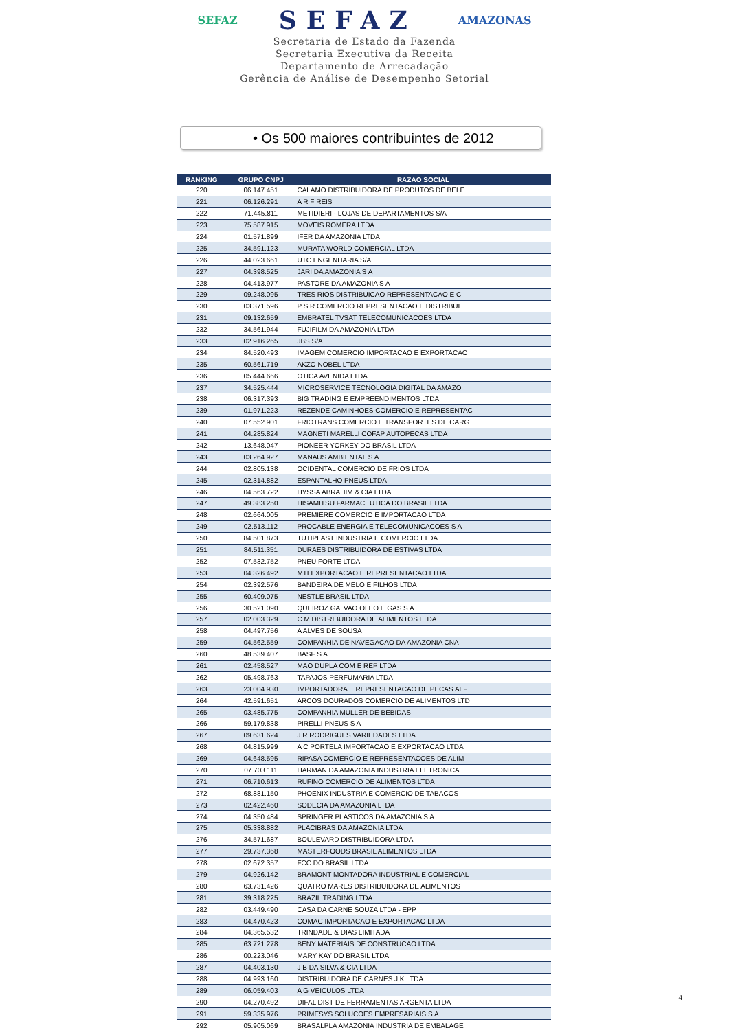SEFAZ SEFAZ AMAZONAS
Secretaria de Estado da Fazenda
Secretaria Executiva da Receita
Departamento de Arrecadação
Gerência de Análise de Desempenho Setorial
• Os 500 maiores contribuintes de 2012
| RANKING | GRUPO CNPJ | RAZAO SOCIAL |
| --- | --- | --- |
| 220 | 06.147.451 | CALAMO DISTRIBUIDORA DE PRODUTOS DE BELE |
| 221 | 06.126.291 | A R F REIS |
| 222 | 71.445.811 | METIDIERI - LOJAS DE DEPARTAMENTOS S/A |
| 223 | 75.587.915 | MOVEIS ROMERA LTDA |
| 224 | 01.571.899 | IFER DA AMAZONIA LTDA |
| 225 | 34.591.123 | MURATA WORLD COMERCIAL LTDA |
| 226 | 44.023.661 | UTC ENGENHARIA S/A |
| 227 | 04.398.525 | JARI DA AMAZONIA S A |
| 228 | 04.413.977 | PASTORE DA AMAZONIA S A |
| 229 | 09.248.095 | TRES RIOS DISTRIBUICAO REPRESENTACAO E C |
| 230 | 03.371.596 | P S R COMERCIO REPRESENTACAO E DISTRIBUI |
| 231 | 09.132.659 | EMBRATEL TVSAT TELECOMUNICACOES LTDA |
| 232 | 34.561.944 | FUJIFILM DA AMAZONIA LTDA |
| 233 | 02.916.265 | JBS S/A |
| 234 | 84.520.493 | IMAGEM COMERCIO IMPORTACAO E EXPORTACAO |
| 235 | 60.561.719 | AKZO NOBEL LTDA |
| 236 | 05.444.666 | OTICA AVENIDA LTDA |
| 237 | 34.525.444 | MICROSERVICE TECNOLOGIA DIGITAL DA AMAZO |
| 238 | 06.317.393 | BIG TRADING E EMPREENDIMENTOS LTDA |
| 239 | 01.971.223 | REZENDE CAMINHOES COMERCIO E REPRESENTAC |
| 240 | 07.552.901 | FRIOTRANS COMERCIO E TRANSPORTES DE CARG |
| 241 | 04.285.824 | MAGNETI MARELLI COFAP AUTOPECAS LTDA |
| 242 | 13.648.047 | PIONEER YORKEY DO BRASIL LTDA |
| 243 | 03.264.927 | MANAUS AMBIENTAL S A |
| 244 | 02.805.138 | OCIDENTAL COMERCIO DE FRIOS LTDA |
| 245 | 02.314.882 | ESPANTALHO PNEUS LTDA |
| 246 | 04.563.722 | HYSSA ABRAHIM & CIA LTDA |
| 247 | 49.383.250 | HISAMITSU FARMACEUTICA DO BRASIL LTDA |
| 248 | 02.664.005 | PREMIERE COMERCIO E IMPORTACAO LTDA |
| 249 | 02.513.112 | PROCABLE ENERGIA E TELECOMUNICACOES S A |
| 250 | 84.501.873 | TUTIPLAST INDUSTRIA E COMERCIO LTDA |
| 251 | 84.511.351 | DURAES DISTRIBUIDORA DE ESTIVAS LTDA |
| 252 | 07.532.752 | PNEU FORTE LTDA |
| 253 | 04.326.492 | MTI EXPORTACAO E REPRESENTACAO LTDA |
| 254 | 02.392.576 | BANDEIRA DE MELO E FILHOS LTDA |
| 255 | 60.409.075 | NESTLE BRASIL LTDA |
| 256 | 30.521.090 | QUEIROZ GALVAO OLEO E GAS S A |
| 257 | 02.003.329 | C M DISTRIBUIDORA DE ALIMENTOS LTDA |
| 258 | 04.497.756 | A ALVES DE SOUSA |
| 259 | 04.562.559 | COMPANHIA DE NAVEGACAO DA AMAZONIA CNA |
| 260 | 48.539.407 | BASF S A |
| 261 | 02.458.527 | MAO DUPLA COM E REP LTDA |
| 262 | 05.498.763 | TAPAJOS PERFUMARIA LTDA |
| 263 | 23.004.930 | IMPORTADORA E REPRESENTACAO DE PECAS ALF |
| 264 | 42.591.651 | ARCOS DOURADOS COMERCIO DE ALIMENTOS LTD |
| 265 | 03.485.775 | COMPANHIA MULLER DE BEBIDAS |
| 266 | 59.179.838 | PIRELLI PNEUS S A |
| 267 | 09.631.624 | J R RODRIGUES VARIEDADES LTDA |
| 268 | 04.815.999 | A C PORTELA IMPORTACAO E EXPORTACAO LTDA |
| 269 | 04.648.595 | RIPASA COMERCIO E REPRESENTACOES DE ALIM |
| 270 | 07.703.111 | HARMAN DA AMAZONIA INDUSTRIA ELETRONICA |
| 271 | 06.710.613 | RUFINO COMERCIO DE ALIMENTOS LTDA |
| 272 | 68.881.150 | PHOENIX INDUSTRIA E COMERCIO DE TABACOS |
| 273 | 02.422.460 | SODECIA DA AMAZONIA LTDA |
| 274 | 04.350.484 | SPRINGER PLASTICOS DA AMAZONIA S A |
| 275 | 05.338.882 | PLACIBRAS DA AMAZONIA LTDA |
| 276 | 34.571.687 | BOULEVARD DISTRIBUIDORA LTDA |
| 277 | 29.737.368 | MASTERFOODS BRASIL ALIMENTOS LTDA |
| 278 | 02.672.357 | FCC DO BRASIL LTDA |
| 279 | 04.926.142 | BRAMONT MONTADORA INDUSTRIAL E COMERCIAL |
| 280 | 63.731.426 | QUATRO MARES DISTRIBUIDORA DE ALIMENTOS |
| 281 | 39.318.225 | BRAZIL TRADING LTDA |
| 282 | 03.449.490 | CASA DA CARNE SOUZA LTDA - EPP |
| 283 | 04.470.423 | COMAC IMPORTACAO E EXPORTACAO LTDA |
| 284 | 04.365.532 | TRINDADE & DIAS LIMITADA |
| 285 | 63.721.278 | BENY MATERIAIS DE CONSTRUCAO LTDA |
| 286 | 00.223.046 | MARY KAY DO BRASIL LTDA |
| 287 | 04.403.130 | J B DA SILVA & CIA LTDA |
| 288 | 04.993.160 | DISTRIBUIDORA DE CARNES J K LTDA |
| 289 | 06.059.403 | A G VEICULOS LTDA |
| 290 | 04.270.492 | DIFAL DIST DE FERRAMENTAS ARGENTA LTDA |
| 291 | 59.335.976 | PRIMESYS SOLUCOES EMPRESARIAIS S A |
| 292 | 05.905.069 | BRASALPLA AMAZONIA INDUSTRIA DE EMBALAGE |
4